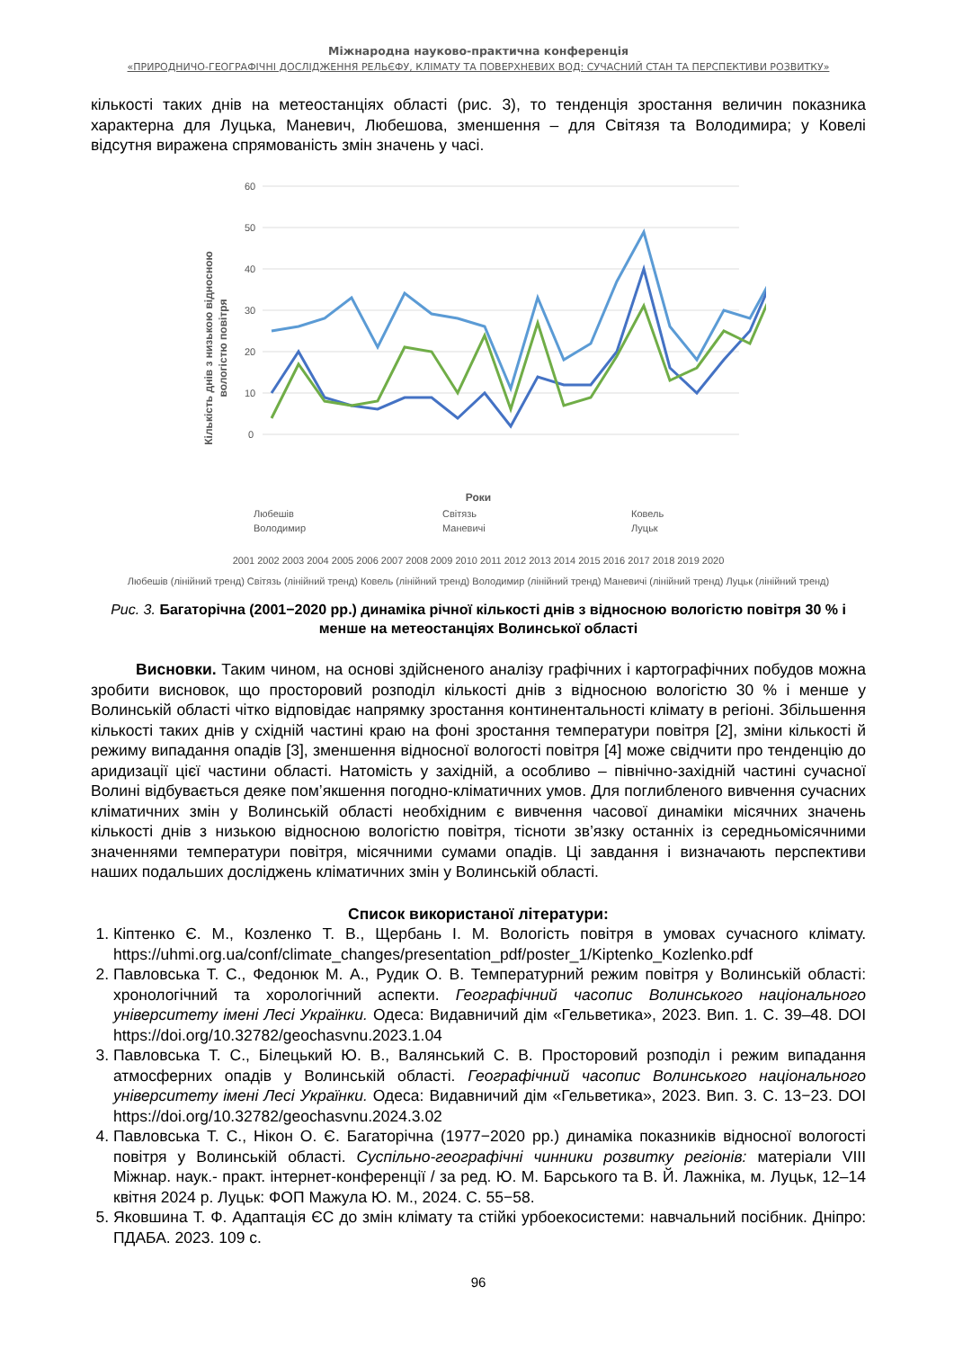Міжнародна науково-практична конференція
«ПРИРОДНИЧО-ГЕОГРАФІЧНІ ДОСЛІДЖЕННЯ РЕЛЬЄФУ, КЛІМАТУ ТА ПОВЕРХНЕВИХ ВОД: СУЧАСНИЙ СТАН ТА ПЕРСПЕКТИВИ РОЗВИТКУ»
кількості таких днів на метеостанціях області (рис. 3), то тенденція зростання величин показника характерна для Луцька, Маневич, Любешова, зменшення – для Світязя та Володимира; у Ковелі відсутня виражена спрямованість змін значень у часі.
Кількість днів з низькою відносною
вологістю повітря
60
50
40
30
20
10
0
Роки
Любешів
Світязь
Ковель
Володимир
Маневичі
Луцьк
2001 2002 2003 2004 2005 2006 2007 2008 2009 2010 2011 2012 2013 2014 2015 2016 2017 2018 2019 2020
Любешів (лінійний тренд) Світязь (лінійний тренд) Ковель (лінійний тренд) Володимир (лінійний тренд) Маневичі (лінійний тренд) Луцьк (лінійний тренд)
Рис. 3. Багаторічна (2001−2020 рр.) динаміка річної кількості днів з відносною вологістю повітря 30 % і менше на метеостанціях Волинської області
Висновки. Таким чином, на основі здійсненого аналізу графічних і картографічних побудов можна зробити висновок, що просторовий розподіл кількості днів з відносною вологістю 30 % і менше у Волинській області чітко відповідає напрямку зростання континентальності клімату в регіоні. Збільшення кількості таких днів у східній частині краю на фоні зростання температури повітря [2], зміни кількості й режиму випадання опадів [3], зменшення відносної вологості повітря [4] може свідчити про тенденцію до аридизації цієї частини області. Натомість у західній, а особливо – північно-західній частині сучасної Волині відбувається деяке пом’якшення погодно-кліматичних умов. Для поглибленого вивчення сучасних кліматичних змін у Волинській області необхідним є вивчення часової динаміки місячних значень кількості днів з низькою відносною вологістю повітря, тісноти зв’язку останніх із середньомісячними значеннями температури повітря, місячними сумами опадів. Ці завдання і визначають перспективи наших подальших досліджень кліматичних змін у Волинській області.
Список використаної літератури:
1. Кіптенко Є. М., Козленко Т. В., Щербань І. М. Вологість повітря в умовах сучасного клімату. https://uhmi.org.ua/conf/climate_changes/presentation_pdf/poster_1/Kiptenko_Kozlenko.pdf
2. Павловська Т. С., Федонюк М. А., Рудик О. В. Температурний режим повітря у Волинській області: хронологічний та хорологічний аспекти. Географічний часопис Волинського національного університету імені Лесі Українки. Одеса: Видавничий дім «Гельветика», 2023. Вип. 1. С. 39–48. DOI https://doi.org/10.32782/geochasvnu.2023.1.04
3. Павловська Т. С., Білецький Ю. В., Валянський С. В. Просторовий розподіл і режим випадання атмосферних опадів у Волинській області. Географічний часопис Волинського національного університету імені Лесі Українки. Одеса: Видавничий дім «Гельветика», 2023. Вип. 3. С. 13−23. DOI https://doi.org/10.32782/geochasvnu.2024.3.02
4. Павловська Т. С., Нікон О. Є. Багаторічна (1977−2020 рр.) динаміка показників відносної вологості повітря у Волинській області. Суспільно-географічні чинники розвитку регіонів: матеріали VIII Міжнар. наук.- практ. інтернет-конференції / за ред. Ю. М. Барського та В. Й. Лажніка, м. Луцьк, 12–14 квітня 2024 р. Луцьк: ФОП Мажула Ю. М., 2024. С. 55−58.
5. Яковшина Т. Ф. Адаптація ЄС до змін клімату та стійкі урбоекосистеми: навчальний посібник. Дніпро: ПДАБА. 2023. 109 с.
96